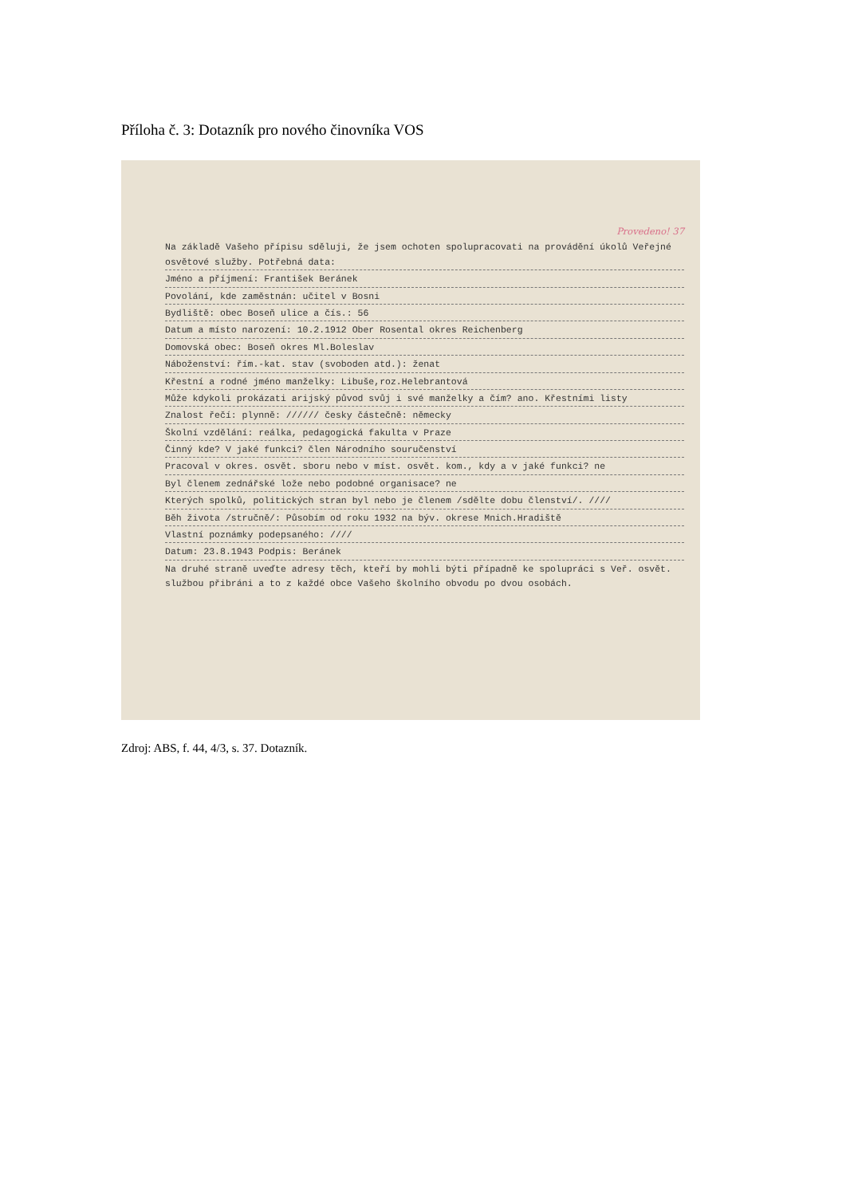Příloha č. 3: Dotazník pro nového činovníka VOS
Provedeno! 37
Na základě Vašeho přípisu sděluji, že jsem ochoten spolupracovati na provádění úkolů Veřejné osvětové služby. Potřebná data:
Jméno a příjmení: František Beránek
Povolání, kde zaměstnán: učitel v Bosni
Bydliště: obec Boseň ulice a čís.: 56
Datum a místo narození: 10.2.1912 Ober Rosental okres Reichenberg
Domovská obec: Boseň okres Ml.Boleslav
Náboženství: řím.-kat. stav (svoboden atd.): ženat
Křestní a rodné jméno manželky: Libuše,roz.Helebrantová
Může kdykoli prokázati arijský původ svůj i své manželky a čím? ano. Křestními listy
Znalost řečí: plynně: ////// česky částečně: německy
Školní vzdělání: reálka, pedagogická fakulta v Praze
Činný kde? V jaké funkci? člen Národního souručenství
Pracoval v okres. osvět. sboru nebo v míst. osvět. kom., kdy a v jaké funkci? ne
Byl členem zednářské lože nebo podobné organisace? ne
Kterých spolků, politických stran byl nebo je členem /sdělte dobu členství/. ////
Běh života /stručně/: Působím od roku 1932 na býv. okrese Mnich.Hradiště
Vlastní poznámky podepsaného: ////
Datum: 23.8.1943 Podpis: Beránek
Na druhé straně uveďte adresy těch, kteří by mohli býti případně ke spolupráci s Veř. osvět. službou přibráni a to z každé obce Vašeho školního obvodu po dvou osobách.
Zdroj: ABS, f. 44, 4/3, s. 37. Dotazník.